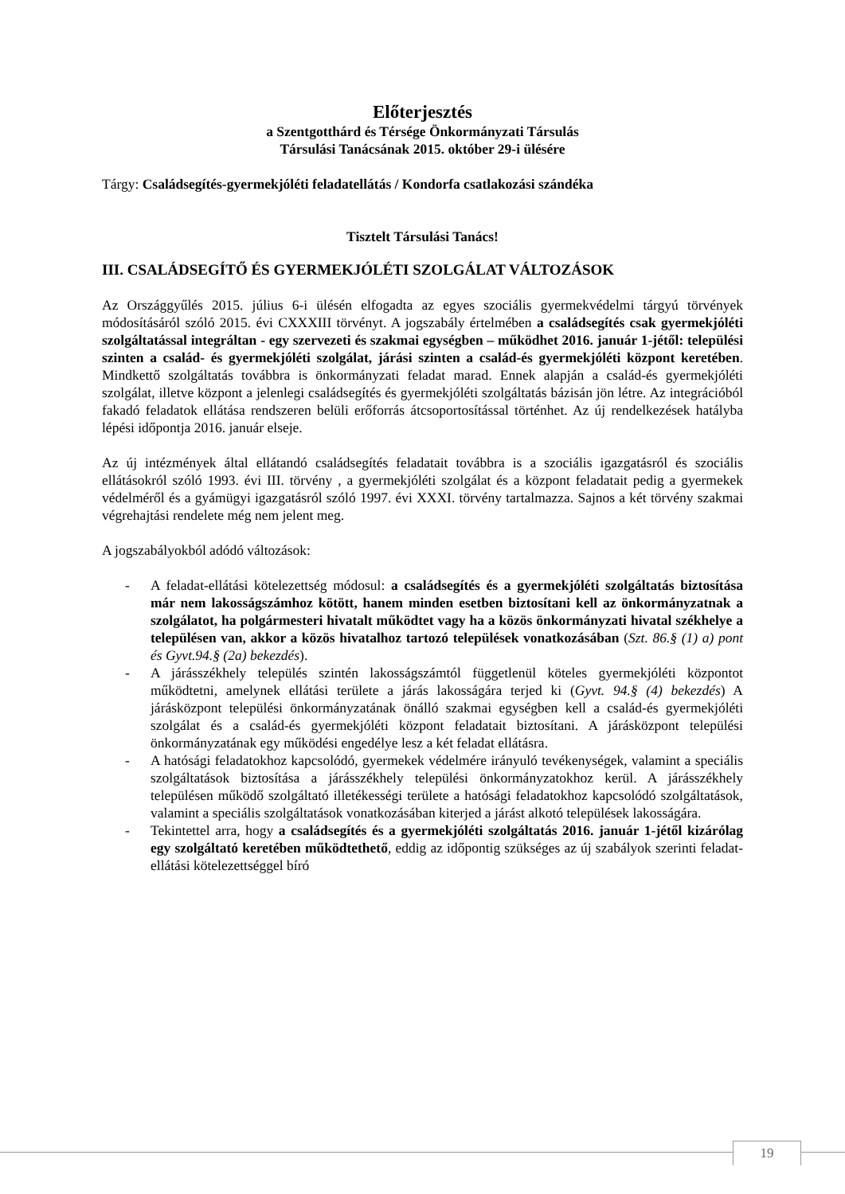Előterjesztés
a Szentgotthárd és Térsége Önkormányzati Társulás
Társulási Tanácsának 2015. október 29-i ülésére
Tárgy: Családsegítés-gyermekjóléti feladatellátás / Kondorfa csatlakozási szándéka
Tisztelt Társulási Tanács!
III. CSALÁDSEGÍTŐ ÉS GYERMEKJÓLÉTI SZOLGÁLAT VÁLTOZÁSOK
Az Országgyűlés 2015. július 6-i ülésén elfogadta az egyes szociális gyermekvédelmi tárgyú törvények módosításáról szóló 2015. évi CXXXIII törvényt. A jogszabály értelmében a családsegítés csak gyermekjóléti szolgáltatással integráltan - egy szervezeti és szakmai egységben – működhet 2016. január 1-jétől: települési szinten a család- és gyermekjóléti szolgálat, járási szinten a család-és gyermekjóléti központ keretében. Mindkettő szolgáltatás továbbra is önkormányzati feladat marad. Ennek alapján a család-és gyermekjóléti szolgálat, illetve központ a jelenlegi családsegítés és gyermekjóléti szolgáltatás bázisán jön létre. Az integrációból fakadó feladatok ellátása rendszeren belüli erőforrás átcsoportosítással történhet. Az új rendelkezések hatályba lépési időpontja 2016. január elseje.
Az új intézmények által ellátandó családsegítés feladatait továbbra is a szociális igazgatásról és szociális ellátásokról szóló 1993. évi III. törvény , a gyermekjóléti szolgálat és a központ feladatait pedig a gyermekek védelméről és a gyámügyi igazgatásról szóló 1997. évi XXXI. törvény tartalmazza. Sajnos a két törvény szakmai végrehajtási rendelete még nem jelent meg.
A jogszabályokból adódó változások:
- A feladat-ellátási kötelezettség módosul: a családsegítés és a gyermekjóléti szolgáltatás biztosítása már nem lakosságszámhoz kötött, hanem minden esetben biztosítani kell az önkormányzatnak a szolgálatot, ha polgármesteri hivatalt működtet vagy ha a közös önkormányzati hivatal székhelye a településen van, akkor a közös hivatalhoz tartozó települések vonatkozásában (Szt. 86.§ (1) a) pont és Gyvt.94.§ (2a) bekezdés).
- A járásszékhely település szintén lakosságszámtól függetlenül köteles gyermekjóléti központot működtetni, amelynek ellátási területe a járás lakosságára terjed ki (Gyvt. 94.§ (4) bekezdés) A járásközpont települési önkormányzatának önálló szakmai egységben kell a család-és gyermekjóléti szolgálat és a család-és gyermekjóléti központ feladatait biztosítani. A járásközpont települési önkormányzatának egy működési engedélye lesz a két feladat ellátásra.
- A hatósági feladatokhoz kapcsolódó, gyermekek védelmére irányuló tevékenységek, valamint a speciális szolgáltatások biztosítása a járásszékhely települési önkormányzatokhoz kerül. A járásszékhely településen működő szolgáltató illetékességi területe a hatósági feladatokhoz kapcsolódó szolgáltatások, valamint a speciális szolgáltatások vonatkozásában kiterjed a járást alkotó települések lakosságára.
- Tekintettel arra, hogy a családsegítés és a gyermekjóléti szolgáltatás 2016. január 1-jétől kizárólag egy szolgáltató keretében működtethető, eddig az időpontig szükséges az új szabályok szerinti feladat-ellátási kötelezettséggel bíró
19